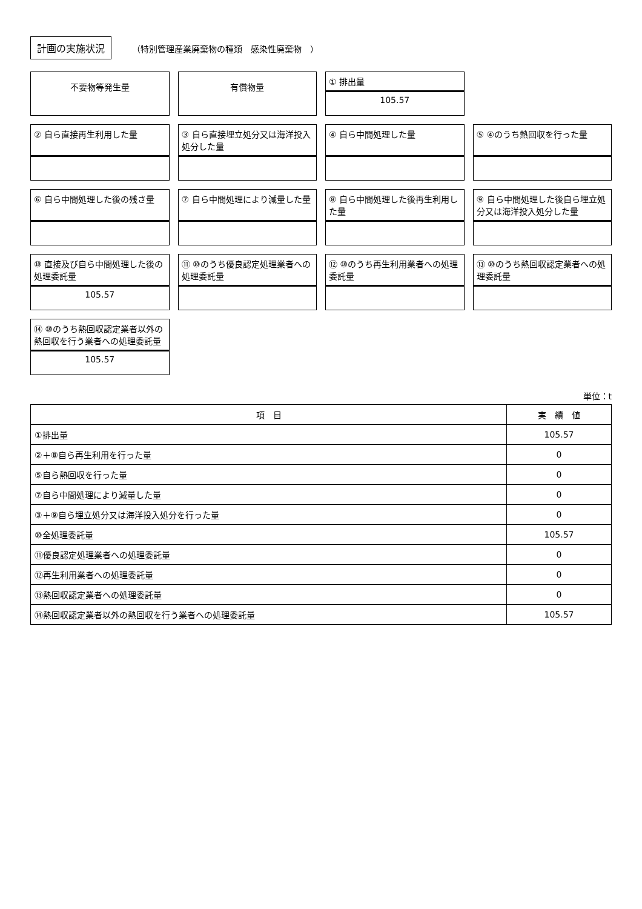計画の実施状況 （特別管理産業廃棄物の種類　感染性廃棄物　）
不要物等発生量
有償物量
① 排出量
105.57
② 自ら直接再生利用した量
③ 自ら直接埋立処分又は海洋投入処分した量
④ 自ら中間処理した量
⑤ ④のうち熱回収を行った量
⑥ 自ら中間処理した後の残さ量
⑦ 自ら中間処理により減量した量
⑧ 自ら中間処理した後再生利用した量
⑨ 自ら中間処理した後自ら埋立処分又は海洋投入処分した量
⑩ 直接及び自ら中間処理した後の処理委託量
105.57
⑪ ⑩のうち優良認定処理業者への処理委託量
⑫ ⑩のうち再生利用業者への処理委託量
⑬ ⑩のうち熱回収認定業者への処理委託量
⑭ ⑩のうち熱回収認定業者以外の熱回収を行う業者への処理委託量
105.57
単位：t
| 項 目 | 実 績 値 |
| --- | --- |
| ①排出量 | 105.57 |
| ②＋⑧自ら再生利用を行った量 | 0 |
| ⑤自ら熱回収を行った量 | 0 |
| ⑦自ら中間処理により減量した量 | 0 |
| ③＋⑨自ら埋立処分又は海洋投入処分を行った量 | 0 |
| ⑩全処理委託量 | 105.57 |
| ⑪優良認定処理業者への処理委託量 | 0 |
| ⑫再生利用業者への処理委託量 | 0 |
| ⑬熱回収認定業者への処理委託量 | 0 |
| ⑭熱回収認定業者以外の熱回収を行う業者への処理委託量 | 105.57 |